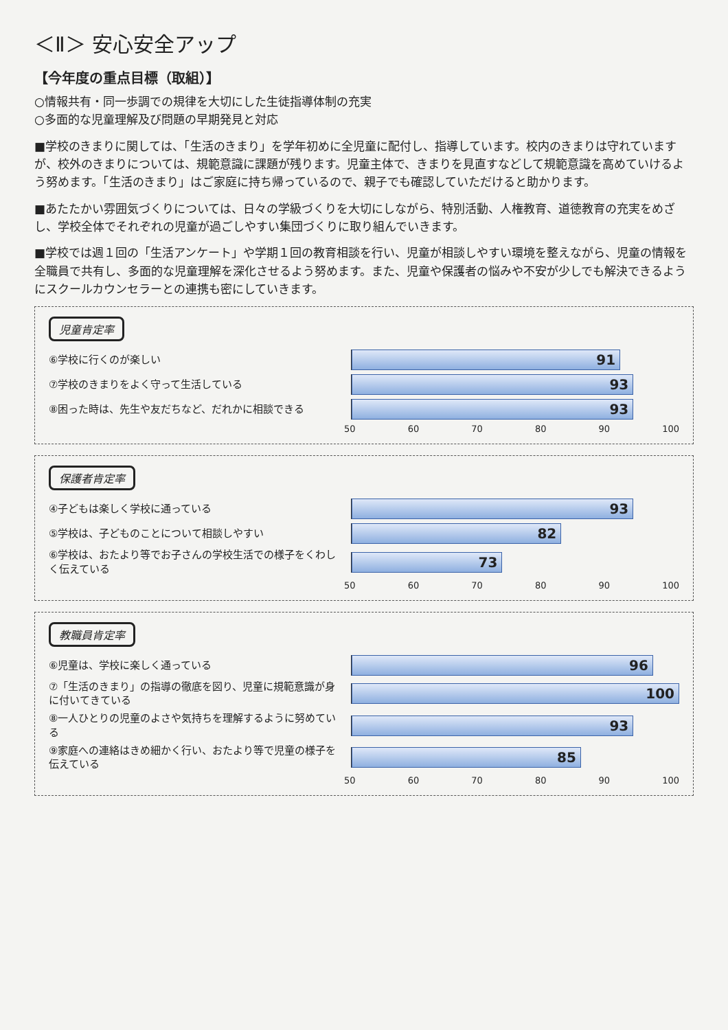＜Ⅱ＞ 安心安全アップ
【今年度の重点目標（取組）】
○情報共有・同一歩調での規律を大切にした生徒指導体制の充実
○多面的な児童理解及び問題の早期発見と対応
■学校のきまりに関しては、「生活のきまり」を学年初めに全児童に配付し、指導しています。校内のきまりは守れていますが、校外のきまりについては、規範意識に課題が残ります。児童主体で、きまりを見直すなどして規範意識を高めていけるよう努めます。「生活のきまり」はご家庭に持ち帰っているので、親子でも確認していただけると助かります。
■あたたかい雰囲気づくりについては、日々の学級づくりを大切にしながら、特別活動、人権教育、道徳教育の充実をめざし、学校全体でそれぞれの児童が過ごしやすい集団づくりに取り組んでいきます。
■学校では週１回の「生活アンケート」や学期１回の教育相談を行い、児童が相談しやすい環境を整えながら、児童の情報を全職員で共有し、多面的な児童理解を深化させるよう努めます。また、児童や保護者の悩みや不安が少しでも解決できるようにスクールカウンセラーとの連携も密にしていきます。
児童肯定率
⑥学校に行くのが楽しい
91
⑦学校のきまりをよく守って生活している
93
⑧困った時は、先生や友だちなど、だれかに相談できる
93
50 60 70 80 90 100
保護者肯定率
④子どもは楽しく学校に通っている
93
⑤学校は、子どものことについて相談しやすい
82
⑥学校は、おたより等でお子さんの学校生活での様子をくわしく伝えている
73
50 60 70 80 90 100
教職員肯定率
⑥児童は、学校に楽しく通っている
96
⑦「生活のきまり」の指導の徹底を図り、児童に規範意識が身に付いてきている
100
⑧一人ひとりの児童のよさや気持ちを理解するように努めている
93
⑨家庭への連絡はきめ細かく行い、おたより等で児童の様子を伝えている
85
50 60 70 80 90 100